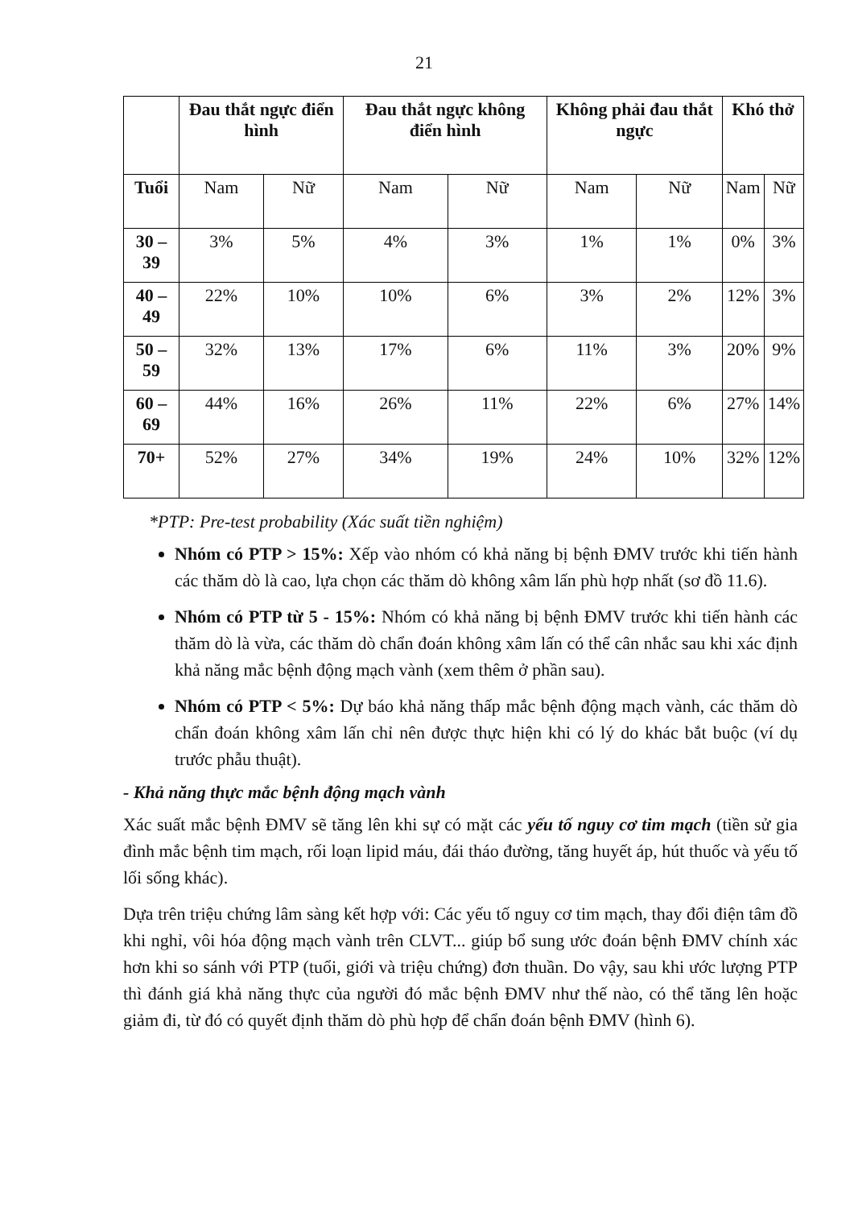21
| | Đau thắt ngực điển hình | | Đau thắt ngực không điển hình | | Không phải đau thắt ngực | | Khó thở | |
| --- | --- | --- | --- | --- | --- | --- | --- | --- |
| Tuổi | Nam | Nữ | Nam | Nữ | Nam | Nữ | Nam | Nữ |
| 30 – 39 | 3% | 5% | 4% | 3% | 1% | 1% | 0% | 3% |
| 40 – 49 | 22% | 10% | 10% | 6% | 3% | 2% | 12% | 3% |
| 50 – 59 | 32% | 13% | 17% | 6% | 11% | 3% | 20% | 9% |
| 60 – 69 | 44% | 16% | 26% | 11% | 22% | 6% | 27% | 14% |
| 70+ | 52% | 27% | 34% | 19% | 24% | 10% | 32% | 12% |
*PTP: Pre-test probability (Xác suất tiền nghiệm)
Nhóm có PTP > 15%: Xếp vào nhóm có khả năng bị bệnh ĐMV trước khi tiến hành các thăm dò là cao, lựa chọn các thăm dò không xâm lấn phù hợp nhất (sơ đồ 11.6).
Nhóm có PTP từ 5 - 15%: Nhóm có khả năng bị bệnh ĐMV trước khi tiến hành các thăm dò là vừa, các thăm dò chẩn đoán không xâm lấn có thể cân nhắc sau khi xác định khả năng mắc bệnh động mạch vành (xem thêm ở phần sau).
Nhóm có PTP < 5%: Dự báo khả năng thấp mắc bệnh động mạch vành, các thăm dò chẩn đoán không xâm lấn chỉ nên được thực hiện khi có lý do khác bắt buộc (ví dụ trước phẫu thuật).
- Khả năng thực mắc bệnh động mạch vành
Xác suất mắc bệnh ĐMV sẽ tăng lên khi sự có mặt các yếu tố nguy cơ tim mạch (tiền sử gia đình mắc bệnh tim mạch, rối loạn lipid máu, đái tháo đường, tăng huyết áp, hút thuốc và yếu tố lối sống khác).
Dựa trên triệu chứng lâm sàng kết hợp với: Các yếu tố nguy cơ tim mạch, thay đổi điện tâm đồ khi nghỉ, vôi hóa động mạch vành trên CLVT... giúp bổ sung ước đoán bệnh ĐMV chính xác hơn khi so sánh với PTP (tuổi, giới và triệu chứng) đơn thuần. Do vậy, sau khi ước lượng PTP thì đánh giá khả năng thực của người đó mắc bệnh ĐMV như thế nào, có thể tăng lên hoặc giảm đi, từ đó có quyết định thăm dò phù hợp để chẩn đoán bệnh ĐMV (hình 6).